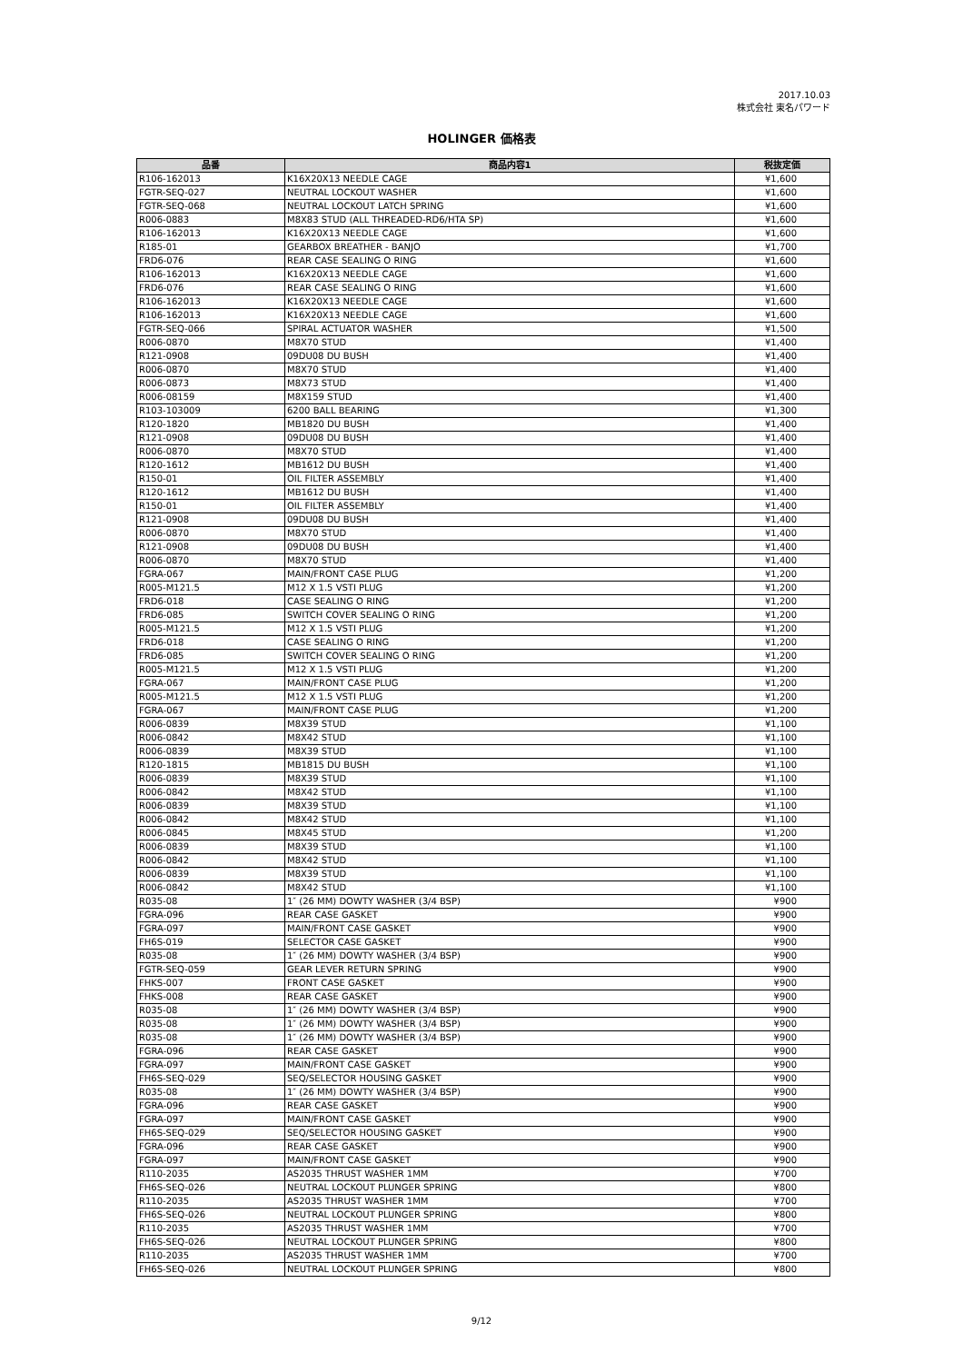2017.10.03
株式会社 東名パワード
HOLINGER 価格表
| 品番 | 商品内容1 | 税抜定価 |
| --- | --- | --- |
| R106-162013 | K16X20X13 NEEDLE CAGE | ¥1,600 |
| FGTR-SEQ-027 | NEUTRAL LOCKOUT WASHER | ¥1,600 |
| FGTR-SEQ-068 | NEUTRAL LOCKOUT LATCH SPRING | ¥1,600 |
| R006-0883 | M8X83 STUD (ALL THREADED-RD6/HTA SP) | ¥1,600 |
| R106-162013 | K16X20X13 NEEDLE CAGE | ¥1,600 |
| R185-01 | GEARBOX BREATHER - BANJO | ¥1,700 |
| FRD6-076 | REAR CASE SEALING O RING | ¥1,600 |
| R106-162013 | K16X20X13 NEEDLE CAGE | ¥1,600 |
| FRD6-076 | REAR CASE SEALING O RING | ¥1,600 |
| R106-162013 | K16X20X13 NEEDLE CAGE | ¥1,600 |
| R106-162013 | K16X20X13 NEEDLE CAGE | ¥1,600 |
| FGTR-SEQ-066 | SPIRAL ACTUATOR WASHER | ¥1,500 |
| R006-0870 | M8X70 STUD | ¥1,400 |
| R121-0908 | 09DU08 DU BUSH | ¥1,400 |
| R006-0870 | M8X70 STUD | ¥1,400 |
| R006-0873 | M8X73 STUD | ¥1,400 |
| R006-08159 | M8X159 STUD | ¥1,400 |
| R103-103009 | 6200 BALL BEARING | ¥1,300 |
| R120-1820 | MB1820 DU BUSH | ¥1,400 |
| R121-0908 | 09DU08 DU BUSH | ¥1,400 |
| R006-0870 | M8X70 STUD | ¥1,400 |
| R120-1612 | MB1612 DU BUSH | ¥1,400 |
| R150-01 | OIL FILTER ASSEMBLY | ¥1,400 |
| R120-1612 | MB1612 DU BUSH | ¥1,400 |
| R150-01 | OIL FILTER ASSEMBLY | ¥1,400 |
| R121-0908 | 09DU08 DU BUSH | ¥1,400 |
| R006-0870 | M8X70 STUD | ¥1,400 |
| R121-0908 | 09DU08 DU BUSH | ¥1,400 |
| R006-0870 | M8X70 STUD | ¥1,400 |
| FGRA-067 | MAIN/FRONT CASE PLUG | ¥1,200 |
| R005-M121.5 | M12 X 1.5 VSTI PLUG | ¥1,200 |
| FRD6-018 | CASE SEALING O RING | ¥1,200 |
| FRD6-085 | SWITCH COVER SEALING O RING | ¥1,200 |
| R005-M121.5 | M12 X 1.5 VSTI PLUG | ¥1,200 |
| FRD6-018 | CASE SEALING O RING | ¥1,200 |
| FRD6-085 | SWITCH COVER SEALING O RING | ¥1,200 |
| R005-M121.5 | M12 X 1.5 VSTI PLUG | ¥1,200 |
| FGRA-067 | MAIN/FRONT CASE PLUG | ¥1,200 |
| R005-M121.5 | M12 X 1.5 VSTI PLUG | ¥1,200 |
| FGRA-067 | MAIN/FRONT CASE PLUG | ¥1,200 |
| R006-0839 | M8X39 STUD | ¥1,100 |
| R006-0842 | M8X42 STUD | ¥1,100 |
| R006-0839 | M8X39 STUD | ¥1,100 |
| R120-1815 | MB1815 DU BUSH | ¥1,100 |
| R006-0839 | M8X39 STUD | ¥1,100 |
| R006-0842 | M8X42 STUD | ¥1,100 |
| R006-0839 | M8X39 STUD | ¥1,100 |
| R006-0842 | M8X42 STUD | ¥1,100 |
| R006-0845 | M8X45 STUD | ¥1,200 |
| R006-0839 | M8X39 STUD | ¥1,100 |
| R006-0842 | M8X42 STUD | ¥1,100 |
| R006-0839 | M8X39 STUD | ¥1,100 |
| R006-0842 | M8X42 STUD | ¥1,100 |
| R035-08 | 1″ (26 MM) DOWTY WASHER (3/4 BSP) | ¥900 |
| FGRA-096 | REAR CASE GASKET | ¥900 |
| FGRA-097 | MAIN/FRONT CASE GASKET | ¥900 |
| FH6S-019 | SELECTOR CASE GASKET | ¥900 |
| R035-08 | 1″ (26 MM) DOWTY WASHER (3/4 BSP) | ¥900 |
| FGTR-SEQ-059 | GEAR LEVER RETURN SPRING | ¥900 |
| FHKS-007 | FRONT CASE GASKET | ¥900 |
| FHKS-008 | REAR CASE GASKET | ¥900 |
| R035-08 | 1″ (26 MM) DOWTY WASHER (3/4 BSP) | ¥900 |
| R035-08 | 1″ (26 MM) DOWTY WASHER (3/4 BSP) | ¥900 |
| R035-08 | 1″ (26 MM) DOWTY WASHER (3/4 BSP) | ¥900 |
| FGRA-096 | REAR CASE GASKET | ¥900 |
| FGRA-097 | MAIN/FRONT CASE GASKET | ¥900 |
| FH6S-SEQ-029 | SEQ/SELECTOR HOUSING GASKET | ¥900 |
| R035-08 | 1″ (26 MM) DOWTY WASHER (3/4 BSP) | ¥900 |
| FGRA-096 | REAR CASE GASKET | ¥900 |
| FGRA-097 | MAIN/FRONT CASE GASKET | ¥900 |
| FH6S-SEQ-029 | SEQ/SELECTOR HOUSING GASKET | ¥900 |
| FGRA-096 | REAR CASE GASKET | ¥900 |
| FGRA-097 | MAIN/FRONT CASE GASKET | ¥900 |
| R110-2035 | AS2035 THRUST WASHER 1MM | ¥700 |
| FH6S-SEQ-026 | NEUTRAL LOCKOUT PLUNGER SPRING | ¥800 |
| R110-2035 | AS2035 THRUST WASHER 1MM | ¥700 |
| FH6S-SEQ-026 | NEUTRAL LOCKOUT PLUNGER SPRING | ¥800 |
| R110-2035 | AS2035 THRUST WASHER 1MM | ¥700 |
| FH6S-SEQ-026 | NEUTRAL LOCKOUT PLUNGER SPRING | ¥800 |
| R110-2035 | AS2035 THRUST WASHER 1MM | ¥700 |
| FH6S-SEQ-026 | NEUTRAL LOCKOUT PLUNGER SPRING | ¥800 |
9/12